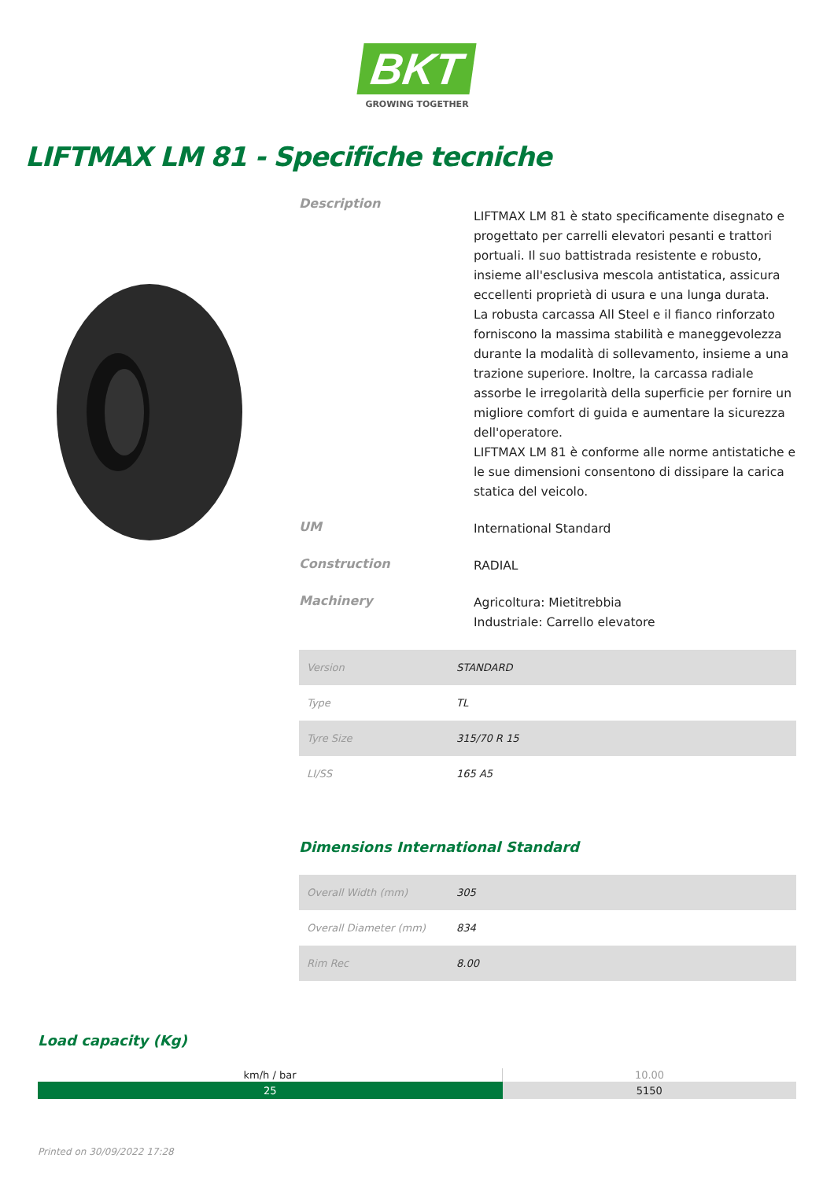BKT
GROWING TOGETHER
LIFTMAX LM 81 - Specifiche tecniche
Description
LIFTMAX LM 81 è stato specificamente disegnato e progettato per carrelli elevatori pesanti e trattori portuali. Il suo battistrada resistente e robusto, insieme all'esclusiva mescola antistatica, assicura eccellenti proprietà di usura e una lunga durata.
La robusta carcassa All Steel e il fianco rinforzato forniscono la massima stabilità e maneggevolezza durante la modalità di sollevamento, insieme a una trazione superiore. Inoltre, la carcassa radiale assorbe le irregolarità della superficie per fornire un migliore comfort di guida e aumentare la sicurezza dell'operatore.
LIFTMAX LM 81 è conforme alle norme antistatiche e le sue dimensioni consentono di dissipare la carica statica del veicolo.
UM
International Standard
Construction
RADIAL
Machinery
Agricoltura: Mietitrebbia
Industriale: Carrello elevatore
| Version | STANDARD |
| Type | TL |
| Tyre Size | 315/70 R 15 |
| LI/SS | 165 A5 |
Dimensions International Standard
| Overall Width (mm) | 305 |
| Overall Diameter (mm) | 834 |
| Rim Rec | 8.00 |
Load capacity (Kg)
| km/h / bar | 10.00 |
| --- | --- |
| 25 | 5150 |
Printed on 30/09/2022 17:28